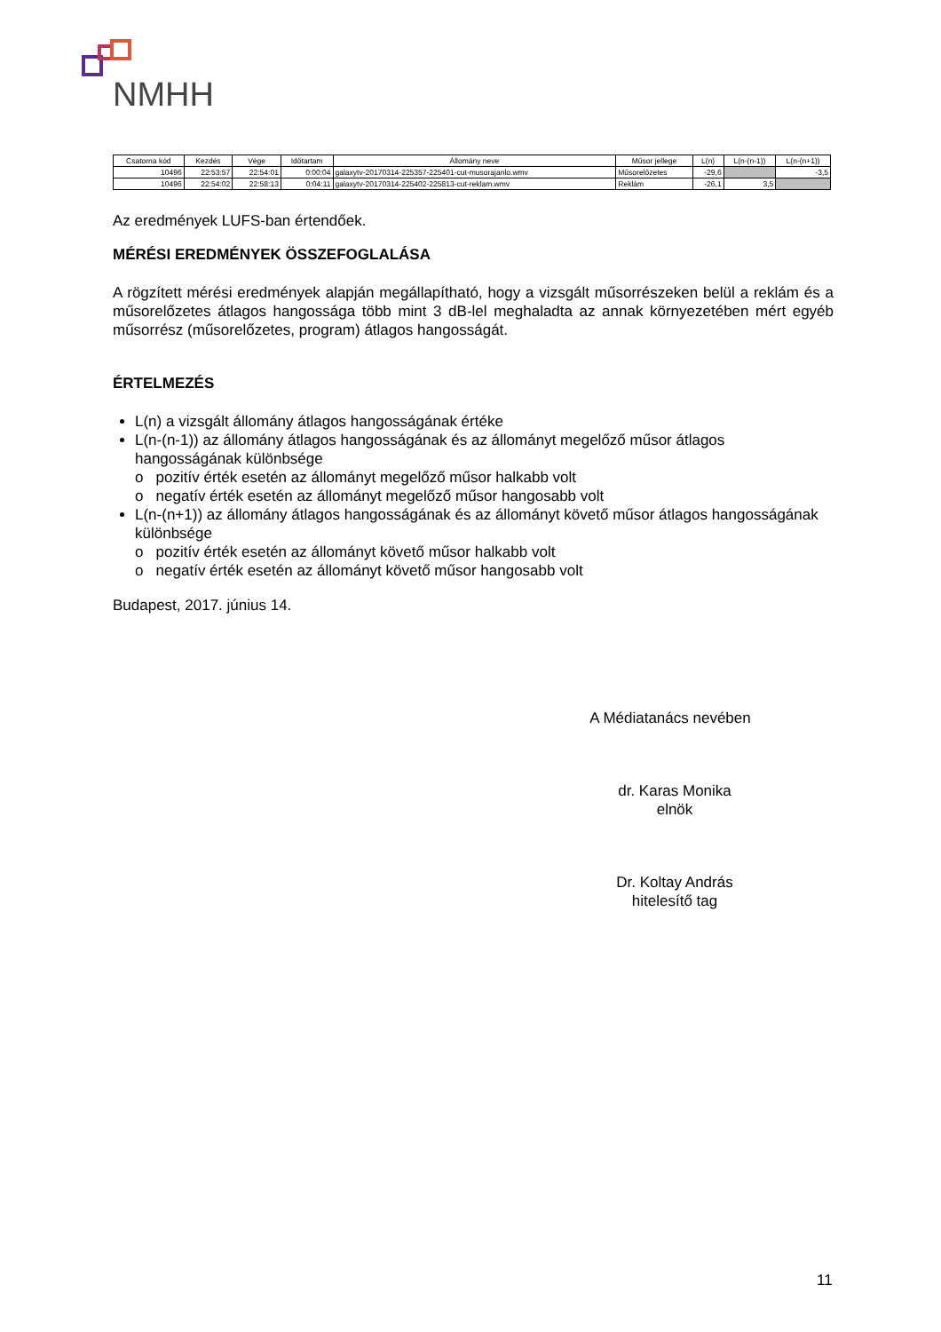NMHH
| Csatorna kód | Kezdés | Vége | Időtartam | Állomány neve | Műsor jellege | L(n) | L(n-(n-1)) | L(n-(n+1)) |
| --- | --- | --- | --- | --- | --- | --- | --- | --- |
| 10496 | 22:53:57 | 22:54:01 | 0:00:04 | galaxytv-20170314-225357-225401-cut-musorajanlo.wmv | Műsorelőzetes | -29,6 | | -3,5 |
| 10496 | 22:54:02 | 22:58:13 | 0:04:11 | galaxytv-20170314-225402-225813-cut-reklam.wmv | Reklám | -26,1 | 3,5 | |
Az eredmények LUFS-ban értendőek.
MÉRÉSI EREDMÉNYEK ÖSSZEFOGLALÁSA
A rögzített mérési eredmények alapján megállapítható, hogy a vizsgált műsorrészeken belül a reklám és a műsorelőzetes átlagos hangossága több mint 3 dB-lel meghaladta az annak környezetében mért egyéb műsorrész (műsorelőzetes, program) átlagos hangosságát.
ÉRTELMEZÉS
L(n) a vizsgált állomány átlagos hangosságának értéke
L(n-(n-1)) az állomány átlagos hangosságának és az állományt megelőző műsor átlagos hangosságának különbsége
o pozitív érték esetén az állományt megelőző műsor halkabb volt
o negatív érték esetén az állományt megelőző műsor hangosabb volt
L(n-(n+1)) az állomány átlagos hangosságának és az állományt követő műsor átlagos hangosságának különbsége
o pozitív érték esetén az állományt követő műsor halkabb volt
o negatív érték esetén az állományt követő műsor hangosabb volt
Budapest, 2017. június 14.
A Médiatanács nevében
dr. Karas Monika
elnök
Dr. Koltay András
hitelesítő tag
11